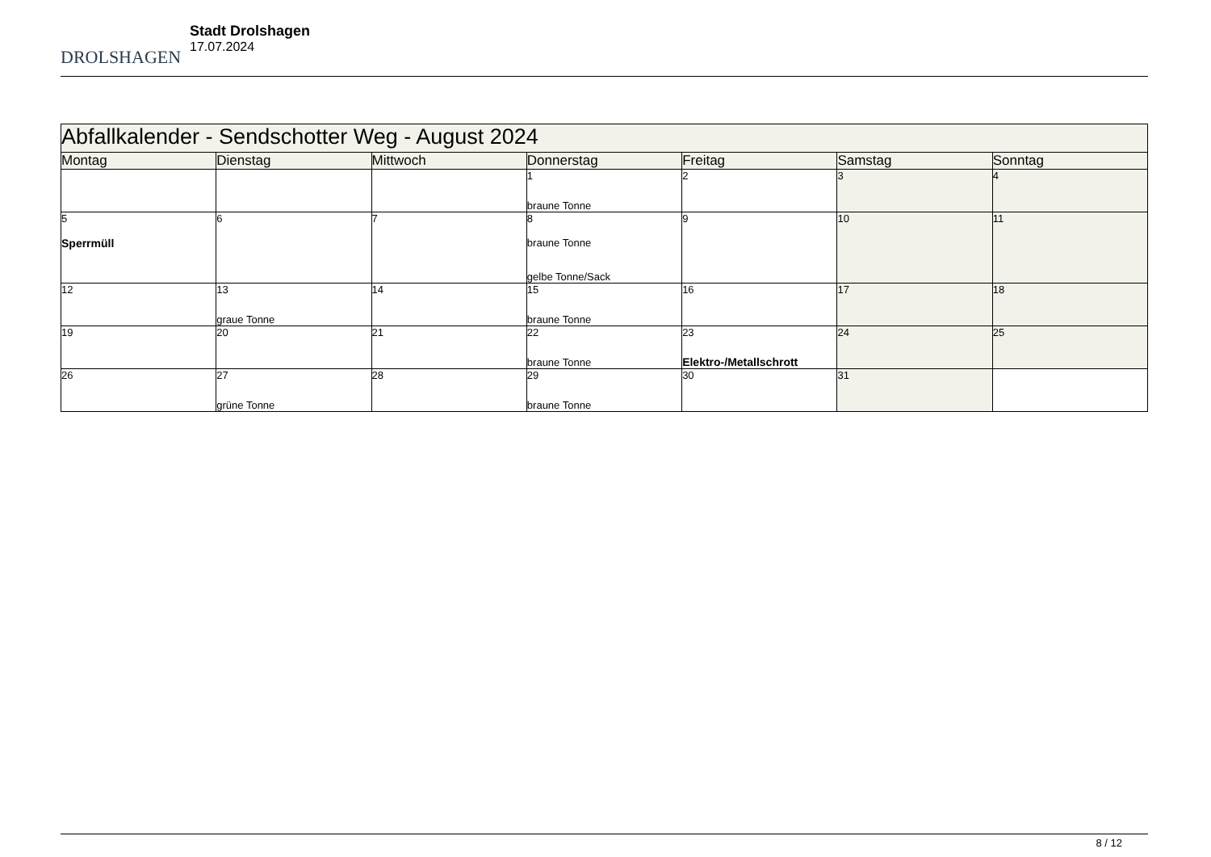DROLSHAGEN
Stadt Drolshagen
17.07.2024
| Abfallkalender - Sendschotter Weg - August 2024 | | | | | | |
| Montag | Dienstag | Mittwoch | Donnerstag | Freitag | Samstag | Sonntag |
| | | | 1 braune Tonne | 2 | 3 | 4 |
| 5 Sperrmüll | 6 | 7 | 8 braune Tonne gelbe Tonne/Sack | 9 | 10 | 11 |
| 12 | 13 graue Tonne | 14 | 15 braune Tonne | 16 | 17 | 18 |
| 19 | 20 | 21 | 22 braune Tonne | 23 Elektro-/Metallschrott | 24 | 25 |
| 26 | 27 grüne Tonne | 28 | 29 braune Tonne | 30 | 31 | |
8 / 12